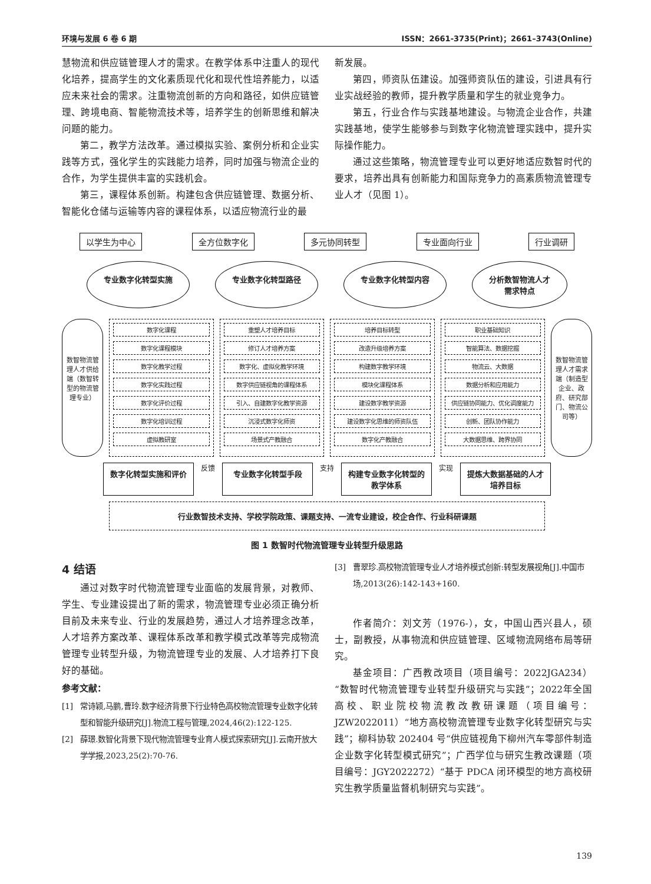环境与发展 6 卷 6 期 ISSN：2661-3735(Print)；2661–3743(Online)
慧物流和供应链管理人才的需求。在教学体系中注重人的现代化培养，提高学生的文化素质现代化和现代性培养能力，以适应未来社会的需求。注重物流创新的方向和路径，如供应链管理、跨境电商、智能物流技术等，培养学生的创新思维和解决问题的能力。
第二，教学方法改革。通过模拟实验、案例分析和企业实践等方式，强化学生的实践能力培养，同时加强与物流企业的合作，为学生提供丰富的实践机会。
第三，课程体系创新。构建包含供应链管理、数据分析、智能化仓储与运输等内容的课程体系，以适应物流行业的最
新发展。
第四，师资队伍建设。加强师资队伍的建设，引进具有行业实战经验的教师，提升教学质量和学生的就业竞争力。
第五，行业合作与实践基地建设。与物流企业合作，共建实践基地，使学生能够参与到数字化物流管理实践中，提升实际操作能力。
通过这些策略，物流管理专业可以更好地适应数智时代的要求，培养出具有创新能力和国际竞争力的高素质物流管理专业人才（见图 1）。
以学生为中心 全方位数字化 多元协同转型 专业面向行业 行业调研
专业数字化转型实施 专业数字化转型路径 专业数字化转型内容 分析数智物流人才
需求特点
数智物流管理人才供给端（数智转型的物流管理专业）
数字化课程
数字化课程模块
数字化教学过程
数字化实践过程
数字化评价过程
数字化培训过程
虚拟教研室
重塑人才培养目标
修订人才培养方案
数字化、虚拟化教学环境
数字供应链视角的课程体系
引入、自建数字化教学资源
沉浸式数字化师资
场景式产教融合
培养目标转型
改造升级培养方案
构建数字教学环境
模块化课程体系
建设数字教学资源
建设数字化思维的师资队伍
数字化产教融合
职业基础知识
智能算法、数据挖掘
物流云、大数据
数据分析和应用能力
供应链协同能力、优化调度能力
创新、团队协作能力
大数据思维、跨界协同
数智物流管理人才需求端（制造型企业、政府、研究部门、物流公司等）
数字化转型实施和评价
反馈
专业数字化转型手段
支持
构建专业数字化转型的教学体系
实现
提炼大数据基础的人才培养目标
行业数智技术支持、学校学院政策、课题支持、一流专业建设，校企合作、行业科研课题
图 1 数智时代物流管理专业转型升级思路
4 结语
通过对数字时代物流管理专业面临的发展背景，对教师、学生、专业建设提出了新的需求，物流管理专业必须正确分析目前及未来专业、行业的发展趋势，通过人才培养理念改革，人才培养方案改革、课程体系改革和教学模式改革等完成物流管理专业转型升级，为物流管理专业的发展、人才培养打下良好的基础。
参考文献：
[1] 常诗颖,马鹏,曹玲.数字经济背景下行业特色高校物流管理专业数字化转型和智能升级研究[J].物流工程与管理,2024,46(2):122-125.
[2] 薛璟.数智化背景下现代物流管理专业育人模式探索研究[J].云南开放大学学报,2023,25(2):70-76.
[3] 曹翠珍.高校物流管理专业人才培养模式创新:转型发展视角[J].中国市场,2013(26):142-143+160.
作者简介：刘文芳（1976-），女，中国山西兴县人，硕士，副教授，从事物流和供应链管理、区域物流网络布局等研究。
基金项目：广西教改项目（项目编号：2022JGA234）“数智时代物流管理专业转型升级研究与实践”；2022年全国高校、职业院校物流教改教研课题（项目编号：JZW2022011）“地方高校物流管理专业数字化转型研究与实践”；柳科协软 202404 号“供应链视角下柳州汽车零部件制造企业数字化转型模式研究”；广西学位与研究生教改课题（项目编号：JGY2022272）“基于 PDCA 闭环模型的地方高校研究生教学质量监督机制研究与实践”。
139